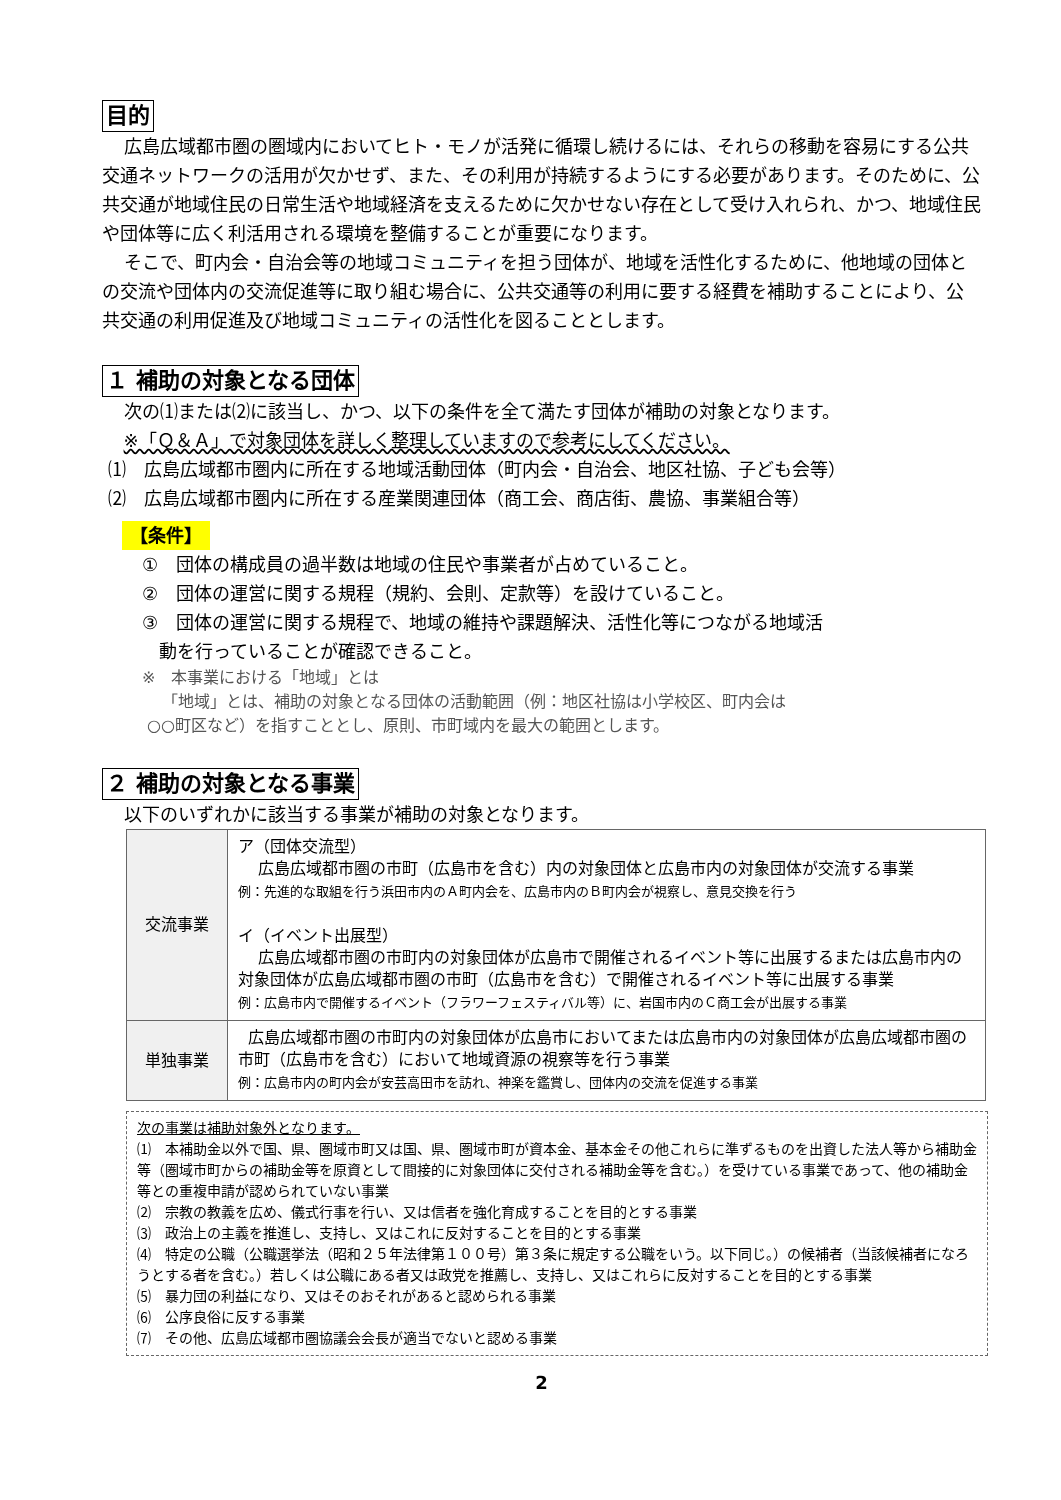目的
広島広域都市圏の圏域内においてヒト・モノが活発に循環し続けるには、それらの移動を容易にする公共交通ネットワークの活用が欠かせず、また、その利用が持続するようにする必要があります。そのために、公共交通が地域住民の日常生活や地域経済を支えるために欠かせない存在として受け入れられ、かつ、地域住民や団体等に広く利活用される環境を整備することが重要になります。
そこで、町内会・自治会等の地域コミュニティを担う団体が、地域を活性化するために、他地域の団体との交流や団体内の交流促進等に取り組む場合に、公共交通等の利用に要する経費を補助することにより、公共交通の利用促進及び地域コミュニティの活性化を図ることとします。
１ 補助の対象となる団体
次の⑴または⑵に該当し、かつ、以下の条件を全て満たす団体が補助の対象となります。
※「Ｑ＆Ａ」で対象団体を詳しく整理していますので参考にしてください。
⑴　広島広域都市圏内に所在する地域活動団体（町内会・自治会、地区社協、子ども会等）
⑵　広島広域都市圏内に所在する産業関連団体（商工会、商店街、農協、事業組合等）
【条件】
①　団体の構成員の過半数は地域の住民や事業者が占めていること。
②　団体の運営に関する規程（規約、会則、定款等）を設けていること。
③　団体の運営に関する規程で、地域の維持や課題解決、活性化等につながる地域活
動を行っていることが確認できること。
※　本事業における「地域」とは
「地域」とは、補助の対象となる団体の活動範囲（例：地区社協は小学校区、町内会は
○○町区など）を指すこととし、原則、市町域内を最大の範囲とします。
２ 補助の対象となる事業
以下のいずれかに該当する事業が補助の対象となります。
| 交流事業 | ア（団体交流型） 広島広域都市圏の市町（広島市を含む）内の対象団体と広島市内の対象団体が交流する事業 例：先進的な取組を行う浜田市内のＡ町内会を、広島市内のＢ町内会が視察し、意見交換を行う イ（イベント出展型） 広島広域都市圏の市町内の対象団体が広島市で開催されるイベント等に出展するまたは広島市内の対象団体が広島広域都市圏の市町（広島市を含む）で開催されるイベント等に出展する事業 例：広島市内で開催するイベント（フラワーフェスティバル等）に、岩国市内のＣ商工会が出展する事業 |
| 単独事業 | 広島広域都市圏の市町内の対象団体が広島市においてまたは広島市内の対象団体が広島広域都市圏の市町（広島市を含む）において地域資源の視察等を行う事業 例：広島市内の町内会が安芸高田市を訪れ、神楽を鑑賞し、団体内の交流を促進する事業 |
次の事業は補助対象外となります。
⑴　本補助金以外で国、県、圏域市町又は国、県、圏域市町が資本金、基本金その他これらに準ずるものを出資した法人等から補助金等（圏域市町からの補助金等を原資として間接的に対象団体に交付される補助金等を含む。）を受けている事業であって、他の補助金等との重複申請が認められていない事業
⑵　宗教の教義を広め、儀式行事を行い、又は信者を強化育成することを目的とする事業
⑶　政治上の主義を推進し、支持し、又はこれに反対することを目的とする事業
⑷　特定の公職（公職選挙法（昭和２５年法律第１００号）第３条に規定する公職をいう。以下同じ。）の候補者（当該候補者になろうとする者を含む。）若しくは公職にある者又は政党を推薦し、支持し、又はこれらに反対することを目的とする事業
⑸　暴力団の利益になり、又はそのおそれがあると認められる事業
⑹　公序良俗に反する事業
⑺　その他、広島広域都市圏協議会会長が適当でないと認める事業
2